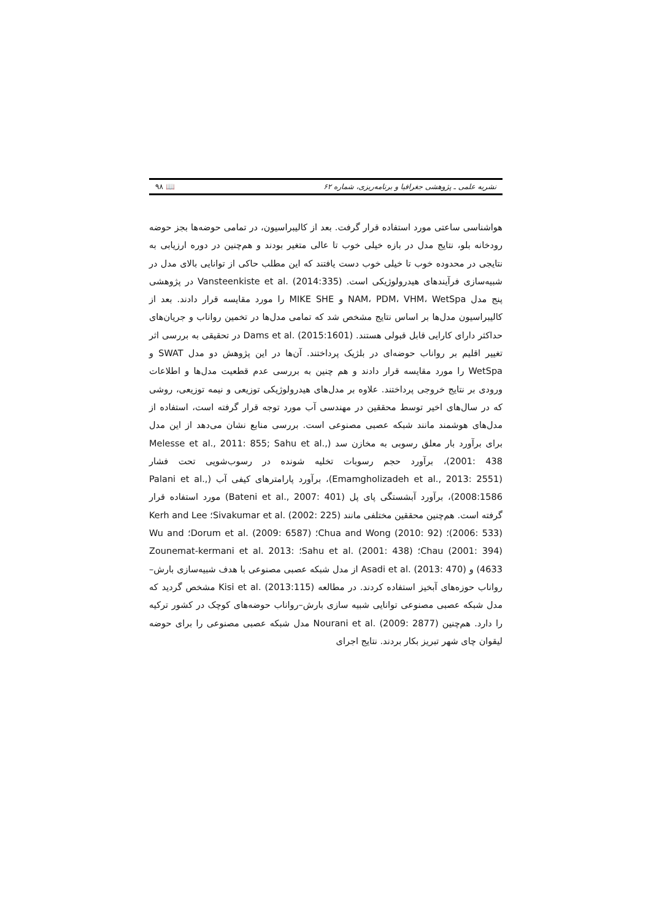نشریه علمی ـ پژوهشی جغرافیا و برنامه‌ریزی، شماره ۶۲ 📖 ۹۸
هواشناسی ساعتی مورد استفاده قرار گرفت. بعد از کالیبراسیون، در تمامی حوضه‌ها بجز حوضه رودخانه بلو، نتایج مدل در بازه خیلی خوب تا عالی متغیر بودند و هم‌چنین در دوره ارزیابی به نتایجی در محدوده خوب تا خیلی خوب دست یافتند که این مطلب حاکی از توانایی بالای مدل در شبیه‌سازی فرآیندهای هیدرولوژیکی است. Vansteenkiste et al. (2014:335) در پژوهشی پنج مدل NAM، PDM، VHM، WetSpa و MIKE SHE را مورد مقایسه قرار دادند. بعد از کالیبراسیون مدل‌ها بر اساس نتایج مشخص شد که تمامی مدل‌ها در تخمین رواناب و جریان‌های حداکثر دارای کارایی قابل قبولی هستند. Dams et al. (2015:1601) در تحقیقی به بررسی اثر تغییر اقلیم بر رواناب حوضه‌ای در بلژیک پرداختند. آن‌ها در این پژوهش دو مدل SWAT و WetSpa را مورد مقایسه قرار دادند و هم چنین به بررسی عدم قطعیت مدل‌ها و اطلاعات ورودی بر نتایج خروجی پرداختند. علاوه بر مدل‌های هیدرولوژیکی توزیعی و نیمه توزیعی، روشی که در سال‌های اخیر توسط محققین در مهندسی آب مورد توجه قرار گرفته است، استفاده از مدل‌های هوشمند مانند شبکه عصبی مصنوعی است. بررسی منابع نشان می‌دهد از این مدل برای برآورد بار معلق رسوبی به مخازن سد (Melesse et al., 2011: 855; Sahu et al., 2001: 438)، برآورد حجم رسوبات تخلیه شونده در رسوب‌شویی تحت فشار (Emamgholizadeh et al., 2013: 2551)، برآورد پارامترهای کیفی آب (Palani et al., 2008:1586)، برآورد آبشستگی پای پل (Bateni et al., 2007: 401) مورد استفاده قرار گرفته است. هم‌چنین محققین مختلفی مانند Sivakumar et al. (2002: 225)؛ Kerh and Lee (2006: 533)؛ Chua and Wong (2010: 92)؛ Dorum et al. (2009: 6587)؛ Wu and Chau (2001: 394)؛ Sahu et al. (2001: 438)؛ Zounemat-kermani et al. 2013: 4633) و Asadi et al. (2013: 470) از مدل شبکه عصبی مصنوعی با هدف شبیه‌سازی بارش–رواناب حوزه‌های آبخیز استفاده کردند. در مطالعه Kisi et al. (2013:115) مشخص گردید که مدل شبکه عصبی مصنوعی توانایی شبیه سازی بارش–رواناب حوضه‌های کوچک در کشور ترکیه را دارد. هم‌چنین Nourani et al. (2009: 2877) مدل شبکه عصبی مصنوعی را برای حوضه لیقوان چای شهر تبریز بکار بردند. نتایج اجرای